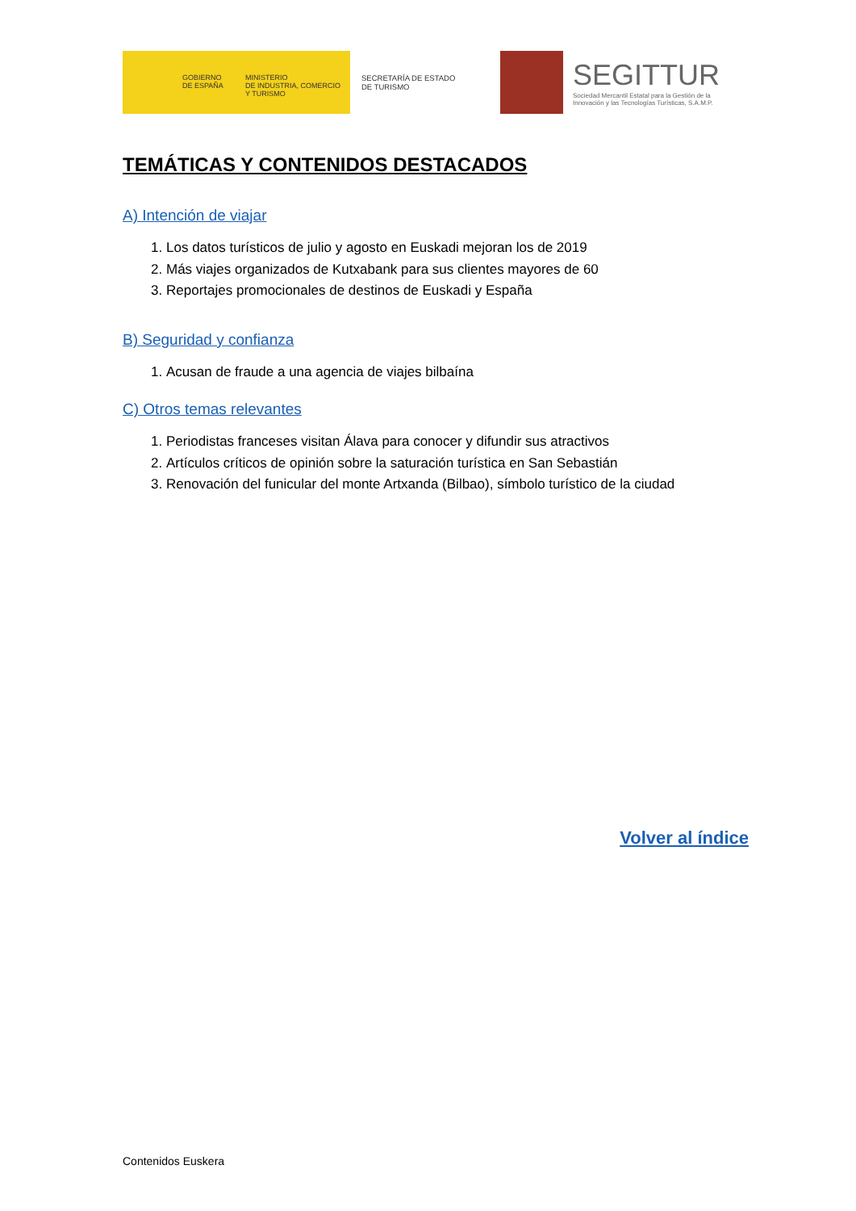GOBIERNO
DE ESPAÑA
MINISTERIO
DE INDUSTRIA, COMERCIO
Y TURISMO
SECRETARÍA DE ESTADO
DE TURISMO
SEGITTUR
Sociedad Mercantil Estatal para la Gestión de la
Innovación y las Tecnologías Turísticas, S.A.M.P.
TEMÁTICAS Y CONTENIDOS DESTACADOS
A) Intención de viajar
1. Los datos turísticos de julio y agosto en Euskadi mejoran los de 2019
2. Más viajes organizados de Kutxabank para sus clientes mayores de 60
3. Reportajes promocionales de destinos de Euskadi y España
B) Seguridad y confianza
1. Acusan de fraude a una agencia de viajes bilbaína
C) Otros temas relevantes
1. Periodistas franceses visitan Álava para conocer y difundir sus atractivos
2. Artículos críticos de opinión sobre la saturación turística en San Sebastián
3. Renovación del funicular del monte Artxanda (Bilbao), símbolo turístico de la ciudad
Volver al índice
Contenidos Euskera